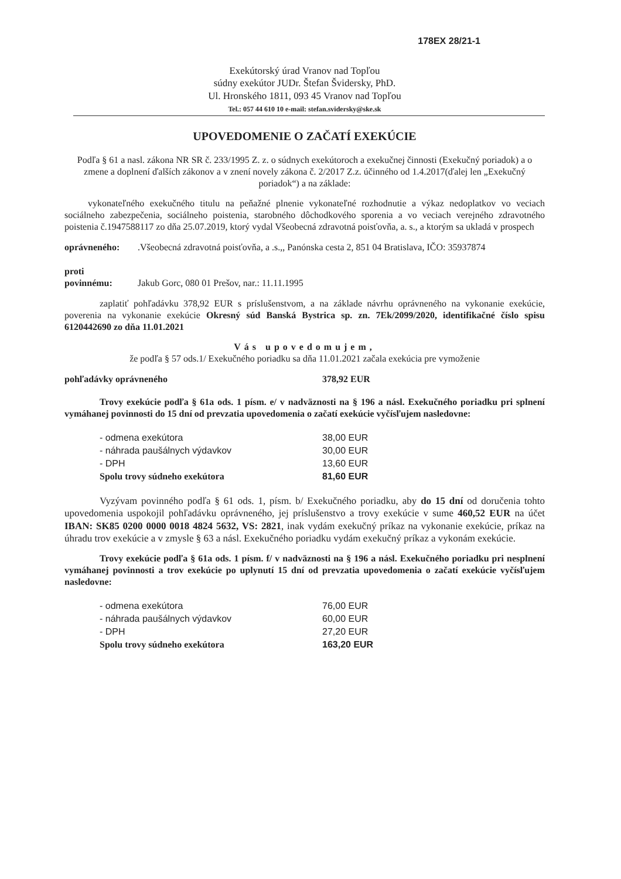178EX 28/21-1
Exekútorský úrad Vranov nad Topľou
súdny exekútor JUDr. Štefan Švidersky, PhD.
Ul. Hronského 1811, 093 45 Vranov nad Topľou
Tel.: 057 44 610 10 e-mail: stefan.svidersky@ske.sk
UPOVEDOMENIE O ZAČATÍ EXEKÚCIE
Podľa § 61 a nasl. zákona NR SR č. 233/1995 Z. z. o súdnych exekútoroch a exekučnej činnosti (Exekučný poriadok) a o zmene a doplnení ďalších zákonov a v znení novely zákona č. 2/2017 Z.z. účinného od 1.4.2017(ďalej len „Exekučný poriadok“) a na základe:
vykonateľného exekučného titulu na peňažné plnenie vykonateľné rozhodnutie a výkaz nedoplatkov vo veciach sociálneho zabezpečenia, sociálneho poistenia, starobného dôchodkového sporenia a vo veciach verejného zdravotného poistenia č.1947588117 zo dňa 25.07.2019, ktorý vydal Všeobecná zdravotná poisťovňa, a. s., a ktorým sa ukladá v prospech
| oprávneného: | .Všeobecná zdravotná poisťovňa, a .s.,, Panónska cesta 2, 851 04 Bratislava, IČO: 35937874 |
| proti povinnému: | Jakub Gorc, 080 01 Prešov, nar.: 11.11.1995 |
zaplatiť pohľadávku 378,92 EUR s príslušenstvom, a na základe návrhu oprávneného na vykonanie exekúcie, poverenia na vykonanie exekúcie Okresný súd Banská Bystrica sp. zn. 7Ek/2099/2020, identifikačné číslo spisu 6120442690 zo dňa 11.01.2021
Vás upovedomujem,
že podľa § 57 ods.1/ Exekučného poriadku sa dňa 11.01.2021 začala exekúcia pre vymoženie
| pohľadávky oprávneného | 378,92 EUR |
Trovy exekúcie podľa § 61a ods. 1 písm. e/ v nadväznosti na § 196 a násl. Exekučného poriadku pri splnení vymáhanej povinnosti do 15 dní od prevzatia upovedomenia o začatí exekúcie vyčísľujem nasledovne:
| - odmena exekútora | 38,00 EUR |
| - náhrada paušálnych výdavkov | 30,00 EUR |
| - DPH | 13,60 EUR |
| Spolu trovy súdneho exekútora | 81,60 EUR |
Vyzývam povinného podľa § 61 ods. 1, písm. b/ Exekučného poriadku, aby do 15 dní od doručenia tohto upovedomenia uspokojil pohľadávku oprávneného, jej príslušenstvo a trovy exekúcie v sume 460,52 EUR na účet IBAN: SK85 0200 0000 0018 4824 5632, VS: 2821, inak vydám exekučný príkaz na vykonanie exekúcie, príkaz na úhradu trov exekúcie a v zmysle § 63 a násl. Exekučného poriadku vydám exekučný príkaz a vykonám exekúcie.
Trovy exekúcie podľa § 61a ods. 1 písm. f/ v nadväznosti na § 196 a násl. Exekučného poriadku pri nesplnení vymáhanej povinnosti a trov exekúcie po uplynutí 15 dní od prevzatia upovedomenia o začatí exekúcie vyčísľujem nasledovne:
| - odmena exekútora | 76,00 EUR |
| - náhrada paušálnych výdavkov | 60,00 EUR |
| - DPH | 27,20 EUR |
| Spolu trovy súdneho exekútora | 163,20 EUR |